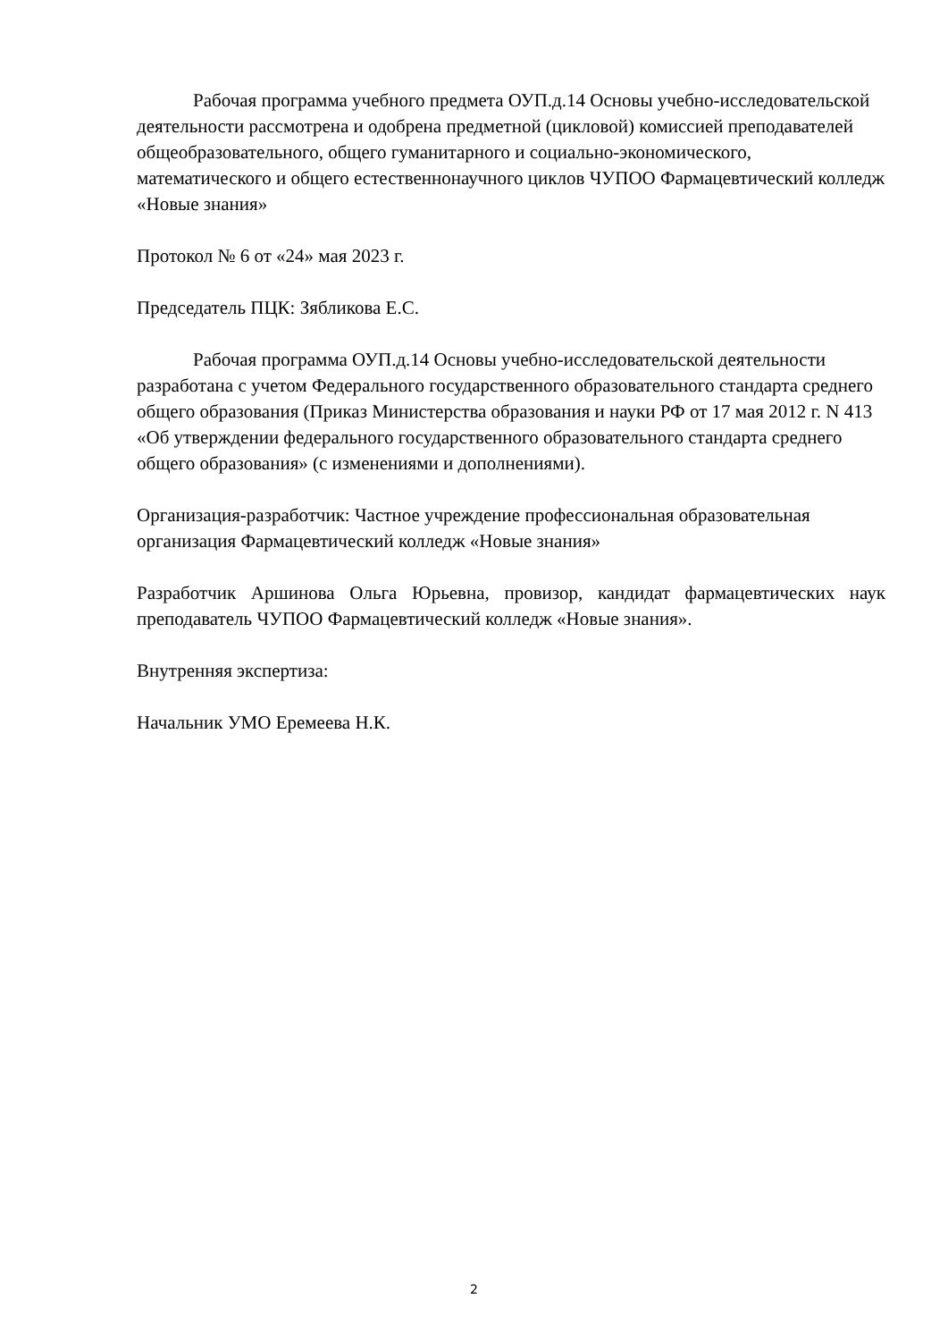Рабочая программа учебного предмета ОУП.д.14 Основы учебно-исследовательской деятельности рассмотрена и одобрена предметной (цикловой) комиссией преподавателей общеобразовательного, общего гуманитарного и социально-экономического, математического и общего естественнонаучного циклов ЧУПОО Фармацевтический колледж «Новые знания»
Протокол № 6 от «24» мая 2023 г.
Председатель ПЦК: Зябликова Е.С.
Рабочая программа ОУП.д.14 Основы учебно-исследовательской деятельности разработана с учетом Федерального государственного образовательного стандарта среднего общего образования (Приказ Министерства образования и науки РФ от 17 мая 2012 г. N 413 «Об утверждении федерального государственного образовательного стандарта среднего общего образования» (с изменениями и дополнениями).
Организация-разработчик: Частное учреждение профессиональная образовательная организация Фармацевтический колледж «Новые знания»
Разработчик Аршинова Ольга Юрьевна, провизор, кандидат фармацевтических наук преподаватель ЧУПОО Фармацевтический колледж «Новые знания».
Внутренняя экспертиза:
Начальник УМО Еремеева Н.К.
2